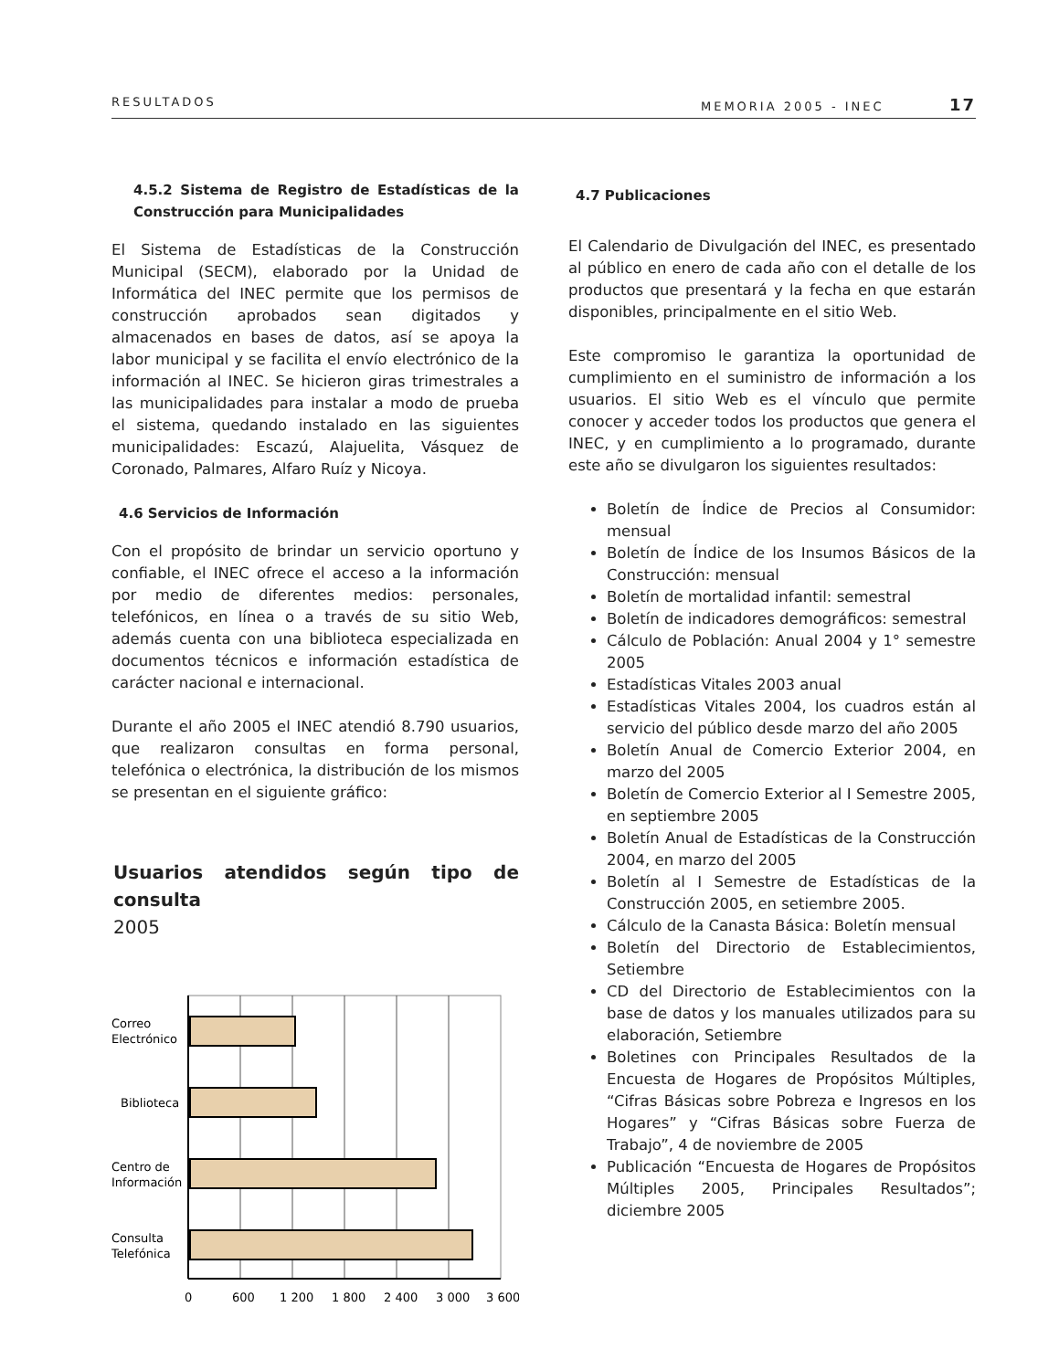RESULTADOS MEMORIA 2005 - INEC 17
4.5.2 Sistema de Registro de Estadísticas de la Construcción para Municipalidades
El Sistema de Estadísticas de la Construcción Municipal (SECM), elaborado por la Unidad de Informática del INEC permite que los permisos de construcción aprobados sean digitados y almacenados en bases de datos, así se apoya la labor municipal y se facilita el envío electrónico de la información al INEC. Se hicieron giras trimestrales a las municipalidades para instalar a modo de prueba el sistema, quedando instalado en las siguientes municipalidades: Escazú, Alajuelita, Vásquez de Coronado, Palmares, Alfaro Ruíz y Nicoya.
4.6 Servicios de Información
Con el propósito de brindar un servicio oportuno y confiable, el INEC ofrece el acceso a la información por medio de diferentes medios: personales, telefónicos, en línea o a través de su sitio Web, además cuenta con una biblioteca especializada en documentos técnicos e información estadística de carácter nacional e internacional.
Durante el año 2005 el INEC atendió 8.790 usuarios, que realizaron consultas en forma personal, telefónica o electrónica, la distribución de los mismos se presentan en el siguiente gráfico:
Usuarios atendidos según tipo de consulta
2005
Correo
Electrónico
Biblioteca
Centro de
Información
Consulta
Telefónica
0
600
1 200
1 800
2 400
3 000
3 600
4.7 Publicaciones
El Calendario de Divulgación del INEC, es presentado al público en enero de cada año con el detalle de los productos que presentará y la fecha en que estarán disponibles, principalmente en el sitio Web.
Este compromiso le garantiza la oportunidad de cumplimiento en el suministro de información a los usuarios. El sitio Web es el vínculo que permite conocer y acceder todos los productos que genera el INEC, y en cumplimiento a lo programado, durante este año se divulgaron los siguientes resultados:
Boletín de Índice de Precios al Consumidor: mensual
Boletín de Índice de los Insumos Básicos de la Construcción: mensual
Boletín de mortalidad infantil: semestral
Boletín de indicadores demográficos: semestral
Cálculo de Población: Anual 2004 y 1° semestre 2005
Estadísticas Vitales 2003 anual
Estadísticas Vitales 2004, los cuadros están al servicio del público desde marzo del año 2005
Boletín Anual de Comercio Exterior 2004, en marzo del 2005
Boletín de Comercio Exterior al I Semestre 2005, en septiembre 2005
Boletín Anual de Estadísticas de la Construcción 2004, en marzo del 2005
Boletín al I Semestre de Estadísticas de la Construcción 2005, en setiembre 2005.
Cálculo de la Canasta Básica: Boletín mensual
Boletín del Directorio de Establecimientos, Setiembre
CD del Directorio de Establecimientos con la base de datos y los manuales utilizados para su elaboración, Setiembre
Boletines con Principales Resultados de la Encuesta de Hogares de Propósitos Múltiples, “Cifras Básicas sobre Pobreza e Ingresos en los Hogares” y “Cifras Básicas sobre Fuerza de Trabajo”, 4 de noviembre de 2005
Publicación “Encuesta de Hogares de Propósitos Múltiples 2005, Principales Resultados”; diciembre 2005